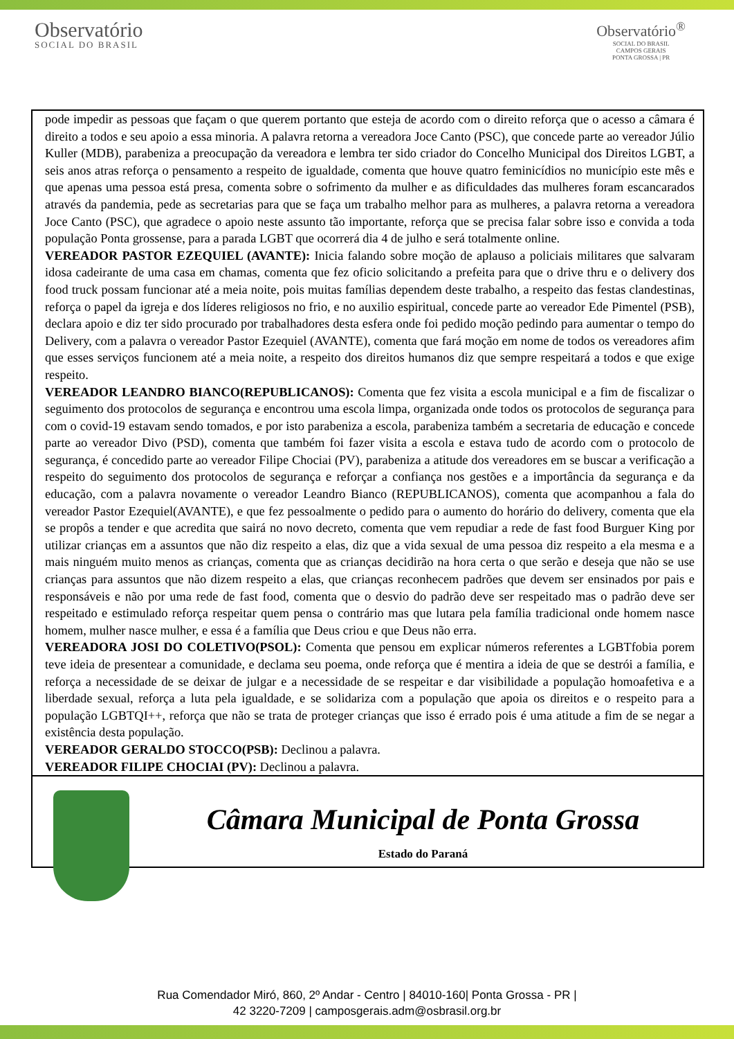Observatório
SOCIAL DO BRASIL
Observatório<sup>®</sup>
SOCIAL DO BRASIL
CAMPOS GERAIS
PONTA GROSSA | PR
pode impedir as pessoas que façam o que querem portanto que esteja de acordo com o direito reforça que o acesso a câmara é direito a todos e seu apoio a essa minoria. A palavra retorna a vereadora Joce Canto (PSC), que concede parte ao vereador Júlio Kuller (MDB), parabeniza a preocupação da vereadora e lembra ter sido criador do Concelho Municipal dos Direitos LGBT, a seis anos atras reforça o pensamento a respeito de igualdade, comenta que houve quatro feminicídios no município este mês e que apenas uma pessoa está presa, comenta sobre o sofrimento da mulher e as dificuldades das mulheres foram escancarados através da pandemia, pede as secretarias para que se faça um trabalho melhor para as mulheres, a palavra retorna a vereadora Joce Canto (PSC), que agradece o apoio neste assunto tão importante, reforça que se precisa falar sobre isso e convida a toda população Ponta grossense, para a parada LGBT que ocorrerá dia 4 de julho e será totalmente online.
VEREADOR PASTOR EZEQUIEL (AVANTE): Inicia falando sobre moção de aplauso a policiais militares que salvaram idosa cadeirante de uma casa em chamas, comenta que fez oficio solicitando a prefeita para que o drive thru e o delivery dos food truck possam funcionar até a meia noite, pois muitas famílias dependem deste trabalho, a respeito das festas clandestinas, reforça o papel da igreja e dos líderes religiosos no frio, e no auxilio espiritual, concede parte ao vereador Ede Pimentel (PSB), declara apoio e diz ter sido procurado por trabalhadores desta esfera onde foi pedido moção pedindo para aumentar o tempo do Delivery, com a palavra o vereador Pastor Ezequiel (AVANTE), comenta que fará moção em nome de todos os vereadores afim que esses serviços funcionem até a meia noite, a respeito dos direitos humanos diz que sempre respeitará a todos e que exige respeito.
VEREADOR LEANDRO BIANCO(REPUBLICANOS): Comenta que fez visita a escola municipal e a fim de fiscalizar o seguimento dos protocolos de segurança e encontrou uma escola limpa, organizada onde todos os protocolos de segurança para com o covid-19 estavam sendo tomados, e por isto parabeniza a escola, parabeniza também a secretaria de educação e concede parte ao vereador Divo (PSD), comenta que também foi fazer visita a escola e estava tudo de acordo com o protocolo de segurança, é concedido parte ao vereador Filipe Chociai (PV), parabeniza a atitude dos vereadores em se buscar a verificação a respeito do seguimento dos protocolos de segurança e reforçar a confiança nos gestões e a importância da segurança e da educação, com a palavra novamente o vereador Leandro Bianco (REPUBLICANOS), comenta que acompanhou a fala do vereador Pastor Ezequiel(AVANTE), e que fez pessoalmente o pedido para o aumento do horário do delivery, comenta que ela se propôs a tender e que acredita que sairá no novo decreto, comenta que vem repudiar a rede de fast food Burguer King por utilizar crianças em a assuntos que não diz respeito a elas, diz que a vida sexual de uma pessoa diz respeito a ela mesma e a mais ninguém muito menos as crianças, comenta que as crianças decidirão na hora certa o que serão e deseja que não se use crianças para assuntos que não dizem respeito a elas, que crianças reconhecem padrões que devem ser ensinados por pais e responsáveis e não por uma rede de fast food, comenta que o desvio do padrão deve ser respeitado mas o padrão deve ser respeitado e estimulado reforça respeitar quem pensa o contrário mas que lutara pela família tradicional onde homem nasce homem, mulher nasce mulher, e essa é a família que Deus criou e que Deus não erra.
VEREADORA JOSI DO COLETIVO(PSOL): Comenta que pensou em explicar números referentes a LGBTfobia porem teve ideia de presentear a comunidade, e declama seu poema, onde reforça que é mentira a ideia de que se destrói a família, e reforça a necessidade de se deixar de julgar e a necessidade de se respeitar e dar visibilidade a população homoafetiva e a liberdade sexual, reforça a luta pela igualdade, e se solidariza com a população que apoia os direitos e o respeito para a população LGBTQI++, reforça que não se trata de proteger crianças que isso é errado pois é uma atitude a fim de se negar a existência desta população.
VEREADOR GERALDO STOCCO(PSB): Declinou a palavra.
VEREADOR FILIPE CHOCIAI (PV): Declinou a palavra.
Câmara Municipal de Ponta Grossa
Estado do Paraná
Rua Comendador Miró, 860, 2º Andar - Centro | 84010-160| Ponta Grossa - PR |
42 3220-7209 | camposgerais.adm@osbrasil.org.br